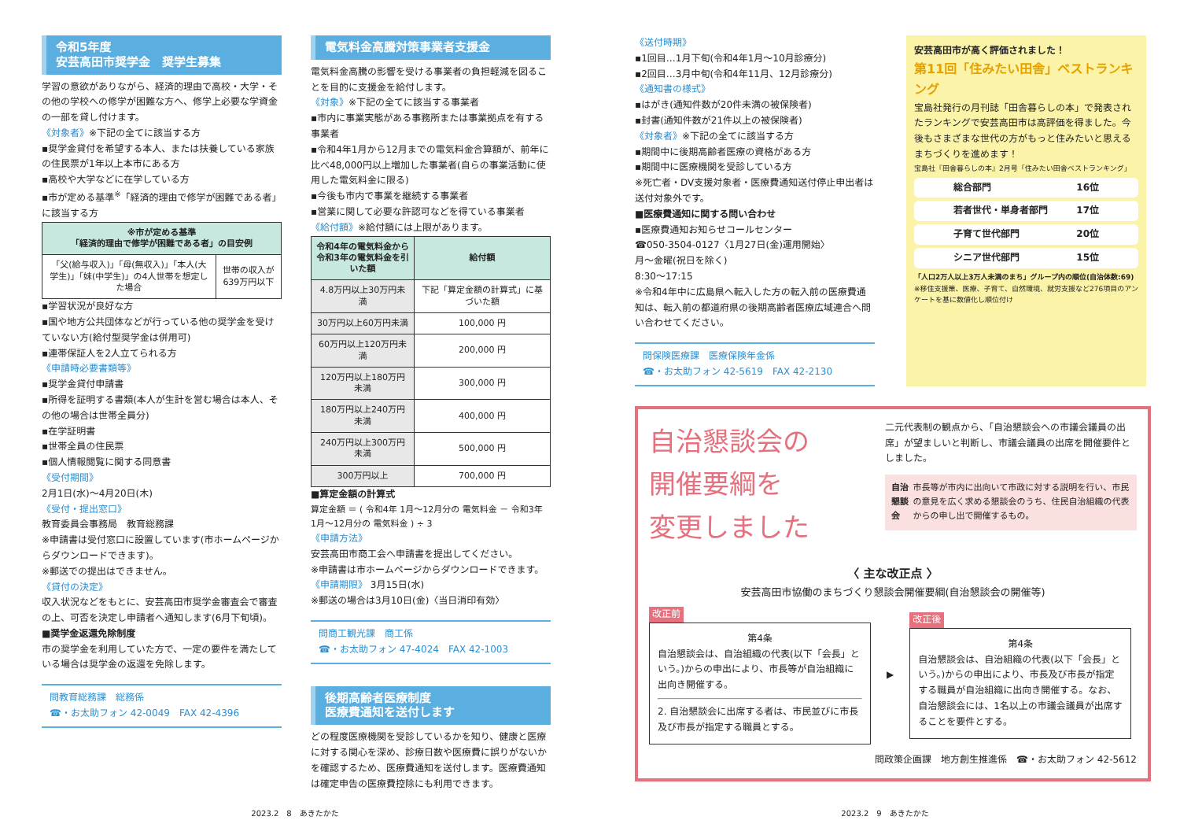令和5年度
安芸高田市奨学金　奨学生募集
学習の意欲がありながら、経済的理由で高校・大学・その他の学校への修学が困難な方へ、修学上必要な学資金の一部を貸し付けます。
《対象者》※下記の全てに該当する方
▪奨学金貸付を希望する本人、または扶養している家族の住民票が1年以上本市にある方
▪高校や大学などに在学している方
▪市が定める基準<sup>※</sup>「経済的理由で修学が困難である者」に該当する方
| ※市が定める基準 「経済的理由で修学が困難である者」の目安例 | |
| --- | --- |
| 「父(給与収入)」「母(無収入)」「本人(大学生)」「妹(中学生)」の4人世帯を想定した場合 | 世帯の収入が639万円以下 |
▪学習状況が良好な方
▪国や地方公共団体などが行っている他の奨学金を受けていない方(給付型奨学金は併用可)
▪連帯保証人を2人立てられる方
《申請時必要書類等》
▪奨学金貸付申請書
▪所得を証明する書類(本人が生計を営む場合は本人、その他の場合は世帯全員分)
▪在学証明書
▪世帯全員の住民票
▪個人情報閲覧に関する同意書
《受付期間》
2月1日(水)～4月20日(木)
《受付・提出窓口》
教育委員会事務局　教育総務課
※申請書は受付窓口に設置しています(市ホームページからダウンロードできます)。
※郵送での提出はできません。
《貸付の決定》
収入状況などをもとに、安芸高田市奨学金審査会で審査の上、可否を決定し申請者へ通知します(6月下旬頃)。
■奨学金返還免除制度
市の奨学金を利用していた方で、一定の要件を満たしている場合は奨学金の返還を免除します。
問教育総務課　総務係
☎・お太助フォン 42-0049　FAX 42-4396
電気料金高騰対策事業者支援金
電気料金高騰の影響を受ける事業者の負担軽減を図ることを目的に支援金を給付します。
《対象》※下記の全てに該当する事業者
▪市内に事業実態がある事務所または事業拠点を有する事業者
▪令和4年1月から12月までの電気料金合算額が、前年に比べ48,000円以上増加した事業者(自らの事業活動に使用した電気料金に限る)
▪今後も市内で事業を継続する事業者
▪営業に関して必要な許認可などを得ている事業者
《給付額》※給付額には上限があります。
| 令和4年の電気料金から 令和3年の電気料金を引いた額 | 給付額 |
| --- | --- |
| 4.8万円以上30万円未満 | 下記「算定金額の計算式」に基づいた額 |
| 30万円以上60万円未満 | 100,000 円 |
| 60万円以上120万円未満 | 200,000 円 |
| 120万円以上180万円未満 | 300,000 円 |
| 180万円以上240万円未満 | 400,000 円 |
| 240万円以上300万円未満 | 500,000 円 |
| 300万円以上 | 700,000 円 |
■算定金額の計算式
算定金額 ＝ ( 令和4年 1月～12月分の 電気料金 － 令和3年 1月～12月分の 電気料金 ) ÷ 3
《申請方法》
安芸高田市商工会へ申請書を提出してください。
※申請書は市ホームページからダウンロードできます。
《申請期限》 3月15日(水)
※郵送の場合は3月10日(金)〈当日消印有効〉
問商工観光課　商工係
☎・お太助フォン 47-4024　FAX 42-1003
後期高齢者医療制度
医療費通知を送付します
どの程度医療機関を受診しているかを知り、健康と医療に対する関心を深め、診療日数や医療費に誤りがないかを確認するため、医療費通知を送付します。医療費通知は確定申告の医療費控除にも利用できます。
《送付時期》
▪1回目…1月下旬(令和4年1月～10月診療分)
▪2回目…3月中旬(令和4年11月、12月診療分)
《通知書の様式》
▪はがき(通知件数が20件未満の被保険者)
▪封書(通知件数が21件以上の被保険者)
《対象者》※下記の全てに該当する方
▪期間中に後期高齢者医療の資格がある方
▪期間中に医療機関を受診している方
※死亡者・DV支援対象者・医療費通知送付停止申出者は送付対象外です。
■医療費通知に関する問い合わせ
▪医療費通知お知らせコールセンター
☎050-3504-0127〈1月27日(金)運用開始〉
月～金曜(祝日を除く)
8:30～17:15
※令和4年中に広島県へ転入した方の転入前の医療費通知は、転入前の都道府県の後期高齢者医療広域連合へ問い合わせてください。
問保険医療課　医療保険年金係
☎・お太助フォン 42-5619　FAX 42-2130
安芸高田市が高く評価されました！
第11回「住みたい田舎」ベストランキング
宝島社発行の月刊誌「田舎暮らしの本」で発表されたランキングで安芸高田市は高評価を得ました。今後もさまざまな世代の方がもっと住みたいと思えるまちづくりを進めます！
宝島社『田舎暮らしの本』2月号「住みたい田舎ベストランキング」
総合部門 16位
若者世代・単身者部門 17位
子育て世代部門 20位
シニア世代部門 15位
「人口2万人以上3万人未満のまち」グループ内の順位(自治体数:69)
※移住支援策、医療、子育て、自然環境、就労支援など276項目のアンケートを基に数値化し順位付け
自治懇談会の
開催要綱を
変更しました
二元代表制の観点から、「自治懇談会への市議会議員の出席」が望ましいと判断し、市議会議員の出席を開催要件としました。
自治懇談会 市長等が市内に出向いて市政に対する説明を行い、市民の意見を広く求める懇談会のうち、住民自治組織の代表からの申し出で開催するもの。
〈 主な改正点 〉
安芸高田市協働のまちづくり懇談会開催要綱(自治懇談会の開催等)
改正前
第4条
自治懇談会は、自治組織の代表(以下「会長」という。)からの申出により、市長等が自治組織に出向き開催する。
2. 自治懇談会に出席する者は、市民並びに市長及び市長が指定する職員とする。
▶
改正後
第4条
自治懇談会は、自治組織の代表(以下「会長」という。)からの申出により、市長及び市長が指定する職員が自治組織に出向き開催する。なお、自治懇談会には、1名以上の市議会議員が出席することを要件とする。
問政策企画課　地方創生推進係　☎・お太助フォン 42-5612
2023.2　8　あきたかた 2023.2　9　あきたかた